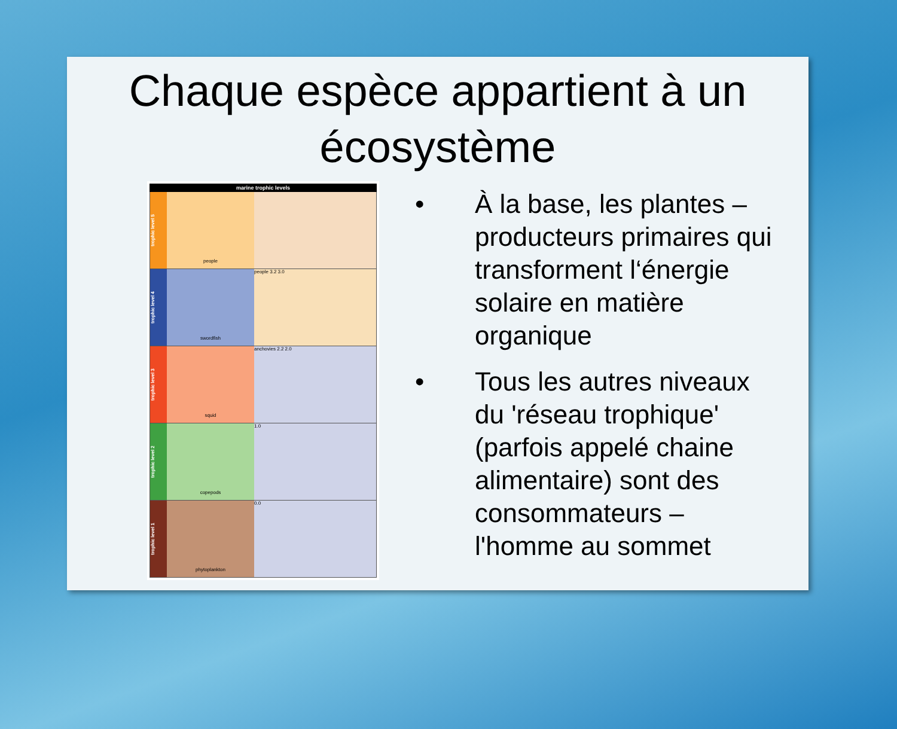Chaque espèce appartient à un écosystème
marine trophic levels
trophic level 5
people
trophic level 4
swordfish people 3.2 3.0
trophic level 3
squid anchovies 2.2 2.0
trophic level 2
copepods 1.0
trophic level 1
phytoplankton 0.0
• À la base, les plantes – producteurs primaires qui transforment l‘énergie solaire en matière organique
• Tous les autres niveaux du 'réseau trophique' (parfois appelé chaine alimentaire) sont des consommateurs – l'homme au sommet